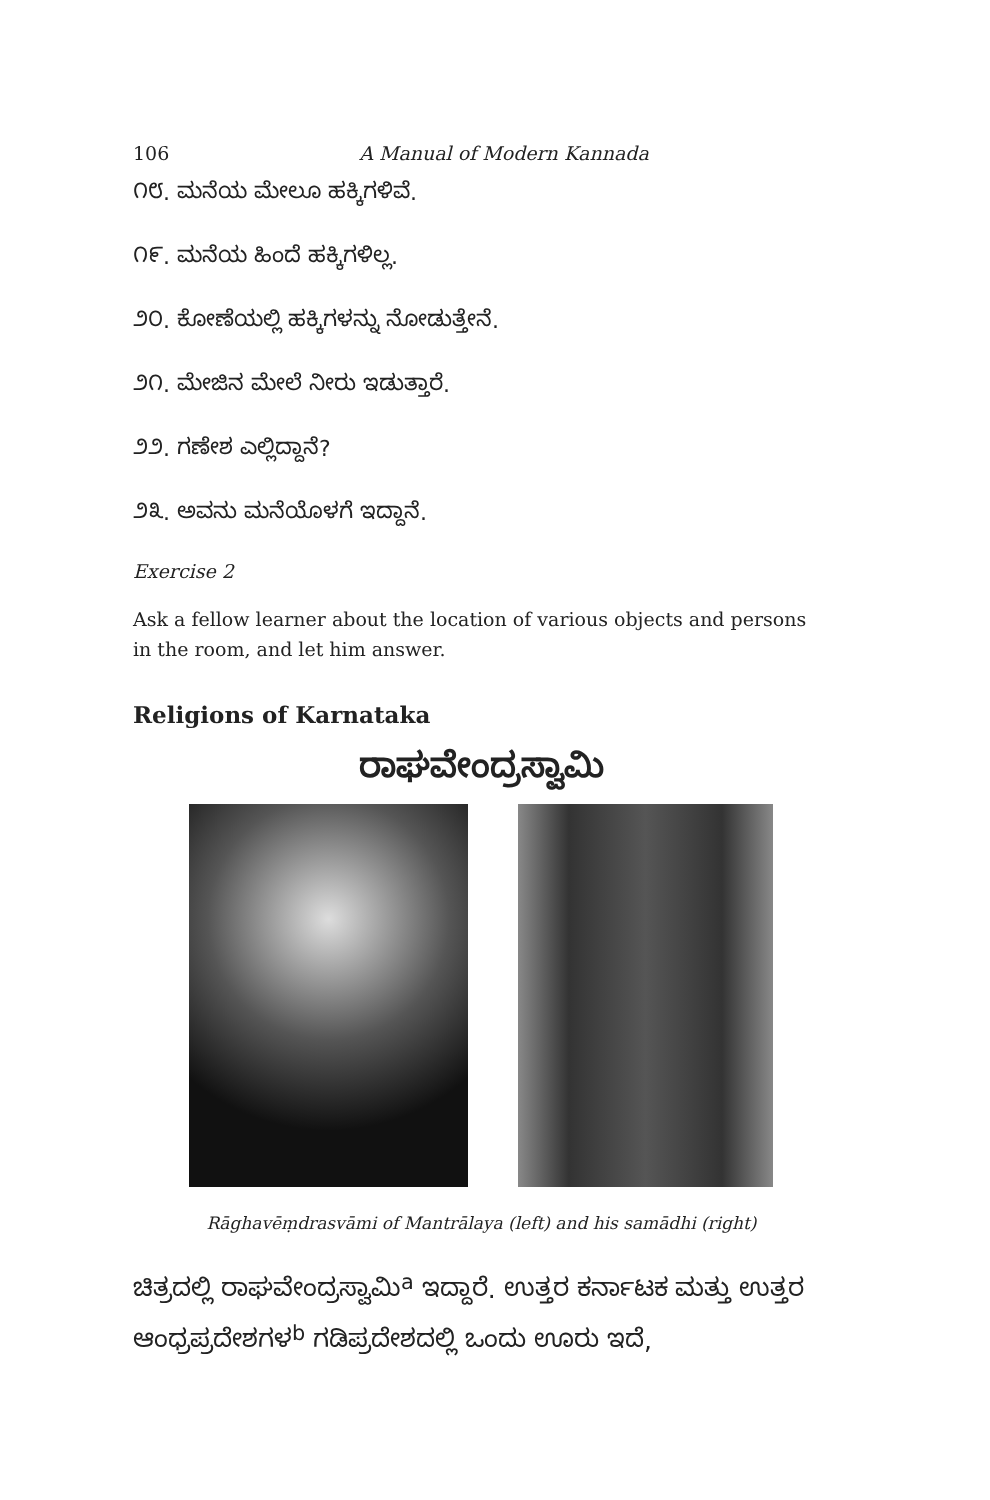106 A Manual of Modern Kannada
೧೮. ಮನೆಯ ಮೇಲೂ ಹಕ್ಕಿಗಳಿವೆ.
೧೯. ಮನೆಯ ಹಿಂದೆ ಹಕ್ಕಿಗಳಿಲ್ಲ.
೨೦. ಕೋಣೆಯಲ್ಲಿ ಹಕ್ಕಿಗಳನ್ನು ನೋಡುತ್ತೇನೆ.
೨೧. ಮೇಜಿನ ಮೇಲೆ ನೀರು ಇಡುತ್ತಾರೆ.
೨೨. ಗಣೇಶ ಎಲ್ಲಿದ್ದಾನೆ?
೨೩. ಅವನು ಮನೆಯೊಳಗೆ ಇದ್ದಾನೆ.
Exercise 2
Ask a fellow learner about the location of various objects and persons in the room, and let him answer.
Religions of Karnataka
ರಾಘವೇಂದ್ರಸ್ವಾಮಿ
Rāghavēṃdrasvāmi of Mantrālaya (left) and his samādhi (right)
ಚಿತ್ರದಲ್ಲಿ ರಾಘವೇಂದ್ರಸ್ವಾಮಿ<sup>a</sup> ಇದ್ದಾರೆ. ಉತ್ತರ ಕರ್ನಾಟಕ ಮತ್ತು ಉತ್ತರ ಆಂಧ್ರಪ್ರದೇಶಗಳ<sup>b</sup> ಗಡಿಪ್ರದೇಶದಲ್ಲಿ ಒಂದು ಊರು ಇದೆ,